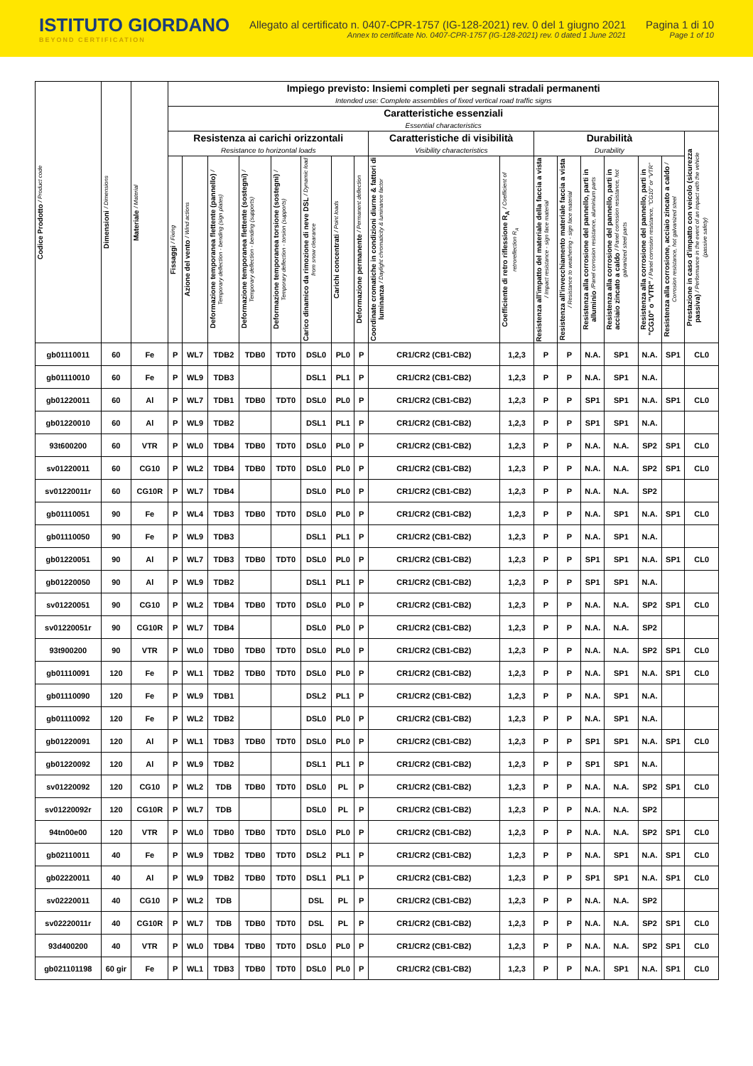ISTITUTO GIORDANO
BEYOND CERTIFICATION
Allegato al certificato n. 0407-CPR-1757 (IG-128-2021) rev. 0 del 1 giugno 2021
Annex to certificate No. 0407-CPR-1757 (IG-128-2021) rev. 0 dated 1 June 2021
Pagina 1 di 10
Page 1 of 10
| Codice Prodotto / Product code | Dimensioni / Dimensions | Materiale / Material | Impiego previsto: Insiemi completi per segnali stradali permanenti Intended use: Complete assemblies of fixed vertical road traffic signs | | | | | | | | | | | | | | | | |
| --- | --- | --- | --- | --- | --- | --- | --- | --- | --- | --- | --- | --- | --- | --- | --- | --- | --- | --- | --- |
| | | | Caratteristiche essenziali Essential characteristics | | | | | | | | | | | | | | | | |
| | | | Resistenza ai carichi orizzontali Resistance to horizontal loads | | | | | | | | Caratteristiche di visibilità Visibility characteristics | | Durabilità Durability | | | | | | Prestazione in caso d'impatto con veicolo (sicurezza passiva) / Performance in the event of an impact with the vehicle (passive safety) |
| | | | Fissaggi / Fixing | Azione del vento / Wind actions | Deformazione temporanea flettente (pannello) / Temporary deflection - bending (sign plates) | Deformazione temporanea flettente (sostegni) / Temporary deflection - bending (supports) | Deformazione temporanea torsione (sostegni) / Temporary deflection - torsion (supports) | Carico dinamico da rimozione di neve DSL / Dynamic load from snow clearance | Carichi concentrati / Point loads | Deformazione permanente / Permanent deflection | Coordinate cromatiche in condizioni diurne & fattori di luminanza / Daylight chromaticity & luminance factor | Coefficiente di retro riflessione R<sub>A</sub> / Coefficient of retroreflection R<sub>A</sub> | Resistenza all'impatto del materiale della faccia a vista / Impact resistance - sign face material | Resistenza all'invecchiamento materiale faccia a vista / Resistance to weathering - sign face material | Resistenza alla corrosione del pannello, parti in alluminio /Panel corrosion resistance, aluminium parts | Resistenza alla corrosione del pannello, parti in acciaio zincato a caldo / Panel corrosion resistance, hot galvanized steel parts | Resistenza alla corrosione del pannello, parti in "CG10" o "VTR" / Panel corrosion resistance, "CG10" or "VTR" | Resistenza alla corrosione, acciaio zincato a caldo / Corrosion resistance, hot galvanized steel | |
| gb01110011 | 60 | Fe | P | WL7 | TDB2 | TDB0 | TDT0 | DSL0 | PL0 | P | CR1/CR2 (CB1-CB2) | 1,2,3 | P | P | N.A. | SP1 | N.A. | SP1 | CL0 |
| gb01110010 | 60 | Fe | P | WL9 | TDB3 | | | DSL1 | PL1 | P | CR1/CR2 (CB1-CB2) | 1,2,3 | P | P | N.A. | SP1 | N.A. | | |
| gb01220011 | 60 | Al | P | WL7 | TDB1 | TDB0 | TDT0 | DSL0 | PL0 | P | CR1/CR2 (CB1-CB2) | 1,2,3 | P | P | SP1 | SP1 | N.A. | SP1 | CL0 |
| gb01220010 | 60 | Al | P | WL9 | TDB2 | | | DSL1 | PL1 | P | CR1/CR2 (CB1-CB2) | 1,2,3 | P | P | SP1 | SP1 | N.A. | | |
| 93t600200 | 60 | VTR | P | WL0 | TDB4 | TDB0 | TDT0 | DSL0 | PL0 | P | CR1/CR2 (CB1-CB2) | 1,2,3 | P | P | N.A. | N.A. | SP2 | SP1 | CL0 |
| sv01220011 | 60 | CG10 | P | WL2 | TDB4 | TDB0 | TDT0 | DSL0 | PL0 | P | CR1/CR2 (CB1-CB2) | 1,2,3 | P | P | N.A. | N.A. | SP2 | SP1 | CL0 |
| sv01220011r | 60 | CG10R | P | WL7 | TDB4 | | | DSL0 | PL0 | P | CR1/CR2 (CB1-CB2) | 1,2,3 | P | P | N.A. | N.A. | SP2 | | |
| gb01110051 | 90 | Fe | P | WL4 | TDB3 | TDB0 | TDT0 | DSL0 | PL0 | P | CR1/CR2 (CB1-CB2) | 1,2,3 | P | P | N.A. | SP1 | N.A. | SP1 | CL0 |
| gb01110050 | 90 | Fe | P | WL9 | TDB3 | | | DSL1 | PL1 | P | CR1/CR2 (CB1-CB2) | 1,2,3 | P | P | N.A. | SP1 | N.A. | | |
| gb01220051 | 90 | Al | P | WL7 | TDB3 | TDB0 | TDT0 | DSL0 | PL0 | P | CR1/CR2 (CB1-CB2) | 1,2,3 | P | P | SP1 | SP1 | N.A. | SP1 | CL0 |
| gb01220050 | 90 | Al | P | WL9 | TDB2 | | | DSL1 | PL1 | P | CR1/CR2 (CB1-CB2) | 1,2,3 | P | P | SP1 | SP1 | N.A. | | |
| sv01220051 | 90 | CG10 | P | WL2 | TDB4 | TDB0 | TDT0 | DSL0 | PL0 | P | CR1/CR2 (CB1-CB2) | 1,2,3 | P | P | N.A. | N.A. | SP2 | SP1 | CL0 |
| sv01220051r | 90 | CG10R | P | WL7 | TDB4 | | | DSL0 | PL0 | P | CR1/CR2 (CB1-CB2) | 1,2,3 | P | P | N.A. | N.A. | SP2 | | |
| 93t900200 | 90 | VTR | P | WL0 | TDB0 | TDB0 | TDT0 | DSL0 | PL0 | P | CR1/CR2 (CB1-CB2) | 1,2,3 | P | P | N.A. | N.A. | SP2 | SP1 | CL0 |
| gb01110091 | 120 | Fe | P | WL1 | TDB2 | TDB0 | TDT0 | DSL0 | PL0 | P | CR1/CR2 (CB1-CB2) | 1,2,3 | P | P | N.A. | SP1 | N.A. | SP1 | CL0 |
| gb01110090 | 120 | Fe | P | WL9 | TDB1 | | | DSL2 | PL1 | P | CR1/CR2 (CB1-CB2) | 1,2,3 | P | P | N.A. | SP1 | N.A. | | |
| gb01110092 | 120 | Fe | P | WL2 | TDB2 | | | DSL0 | PL0 | P | CR1/CR2 (CB1-CB2) | 1,2,3 | P | P | N.A. | SP1 | N.A. | | |
| gb01220091 | 120 | Al | P | WL1 | TDB3 | TDB0 | TDT0 | DSL0 | PL0 | P | CR1/CR2 (CB1-CB2) | 1,2,3 | P | P | SP1 | SP1 | N.A. | SP1 | CL0 |
| gb01220092 | 120 | Al | P | WL9 | TDB2 | | | DSL1 | PL1 | P | CR1/CR2 (CB1-CB2) | 1,2,3 | P | P | SP1 | SP1 | N.A. | | |
| sv01220092 | 120 | CG10 | P | WL2 | TDB | TDB0 | TDT0 | DSL0 | PL | P | CR1/CR2 (CB1-CB2) | 1,2,3 | P | P | N.A. | N.A. | SP2 | SP1 | CL0 |
| sv01220092r | 120 | CG10R | P | WL7 | TDB | | | DSL0 | PL | P | CR1/CR2 (CB1-CB2) | 1,2,3 | P | P | N.A. | N.A. | SP2 | | |
| 94tn00e00 | 120 | VTR | P | WL0 | TDB0 | TDB0 | TDT0 | DSL0 | PL0 | P | CR1/CR2 (CB1-CB2) | 1,2,3 | P | P | N.A. | N.A. | SP2 | SP1 | CL0 |
| gb02110011 | 40 | Fe | P | WL9 | TDB2 | TDB0 | TDT0 | DSL2 | PL1 | P | CR1/CR2 (CB1-CB2) | 1,2,3 | P | P | N.A. | SP1 | N.A. | SP1 | CL0 |
| gb02220011 | 40 | Al | P | WL9 | TDB2 | TDB0 | TDT0 | DSL1 | PL1 | P | CR1/CR2 (CB1-CB2) | 1,2,3 | P | P | SP1 | SP1 | N.A. | SP1 | CL0 |
| sv02220011 | 40 | CG10 | P | WL2 | TDB | | | DSL | PL | P | CR1/CR2 (CB1-CB2) | 1,2,3 | P | P | N.A. | N.A. | SP2 | | |
| sv02220011r | 40 | CG10R | P | WL7 | TDB | TDB0 | TDT0 | DSL | PL | P | CR1/CR2 (CB1-CB2) | 1,2,3 | P | P | N.A. | N.A. | SP2 | SP1 | CL0 |
| 93d400200 | 40 | VTR | P | WL0 | TDB4 | TDB0 | TDT0 | DSL0 | PL0 | P | CR1/CR2 (CB1-CB2) | 1,2,3 | P | P | N.A. | N.A. | SP2 | SP1 | CL0 |
| gb021101198 | 60 gir | Fe | P | WL1 | TDB3 | TDB0 | TDT0 | DSL0 | PL0 | P | CR1/CR2 (CB1-CB2) | 1,2,3 | P | P | N.A. | SP1 | N.A. | SP1 | CL0 |